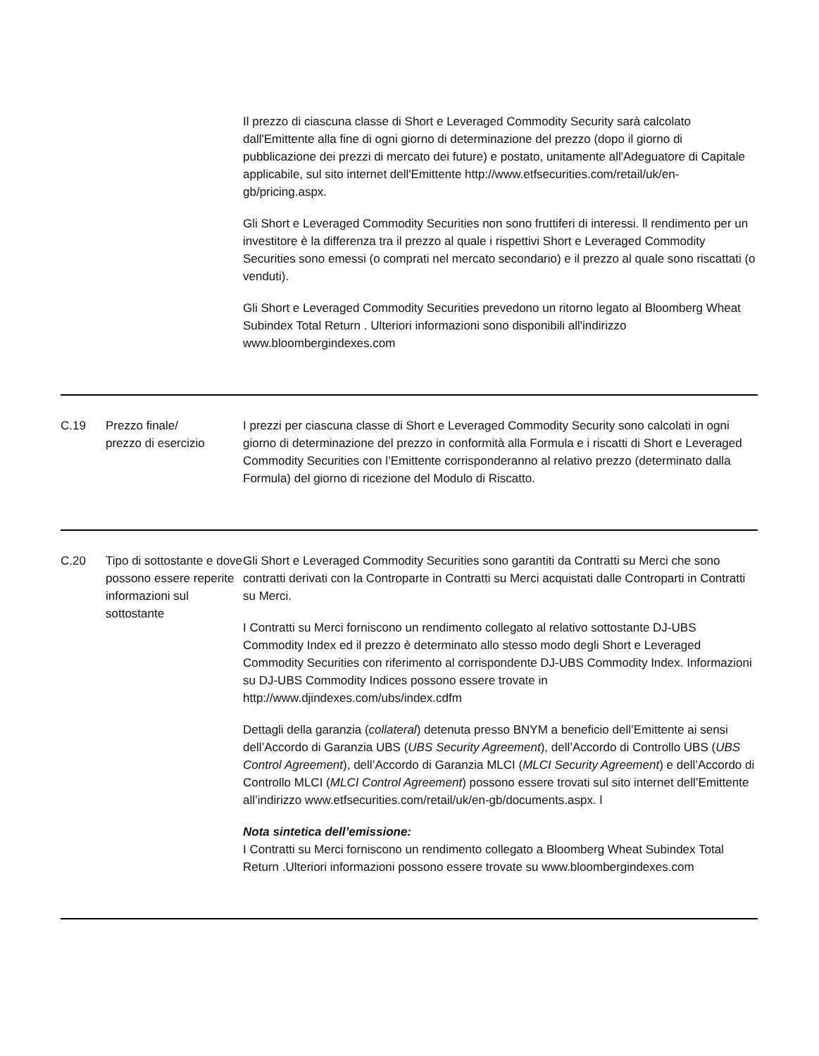| | | Il prezzo di ciascuna classe di Short e Leveraged Commodity Security sarà calcolato dall'Emittente alla fine di ogni giorno di determinazione del prezzo (dopo il giorno di pubblicazione dei prezzi di mercato dei future) e postato, unitamente all'Adeguatore di Capitale applicabile, sul sito internet dell'Emittente http://www.etfsecurities.com/retail/uk/en-gb/pricing.aspx. Gli Short e Leveraged Commodity Securities non sono fruttiferi di interessi. ll rendimento per un investitore è la differenza tra il prezzo al quale i rispettivi Short e Leveraged Commodity Securities sono emessi (o comprati nel mercato secondario) e il prezzo al quale sono riscattati (o venduti). Gli Short e Leveraged Commodity Securities prevedono un ritorno legato al Bloomberg Wheat Subindex Total Return . Ulteriori informazioni sono disponibili all'indirizzo www.bloombergindexes.com |
| C.19 | Prezzo finale/ prezzo di esercizio | I prezzi per ciascuna classe di Short e Leveraged Commodity Security sono calcolati in ogni giorno di determinazione del prezzo in conformità alla Formula e i riscatti di Short e Leveraged Commodity Securities con l’Emittente corrisponderanno al relativo prezzo (determinato dalla Formula) del giorno di ricezione del Modulo di Riscatto. |
| C.20 | Tipo di sottostante e dove possono essere reperite informazioni sul sottostante | Gli Short e Leveraged Commodity Securities sono garantiti da Contratti su Merci che sono contratti derivati con la Controparte in Contratti su Merci acquistati dalle Controparti in Contratti su Merci. I Contratti su Merci forniscono un rendimento collegato al relativo sottostante DJ-UBS Commodity Index ed il prezzo è determinato allo stesso modo degli Short e Leveraged Commodity Securities con riferimento al corrispondente DJ-UBS Commodity Index. Informazioni su DJ-UBS Commodity Indices possono essere trovate in http://www.djindexes.com/ubs/index.cdfm Dettagli della garanzia ( collateral ) detenuta presso BNYM a beneficio dell’Emittente ai sensi dell’Accordo di Garanzia UBS ( UBS Security Agreement ), dell’Accordo di Controllo UBS ( UBS Control Agreement ), dell’Accordo di Garanzia MLCI ( MLCI Security Agreement ) e dell’Accordo di Controllo MLCI ( MLCI Control Agreement ) possono essere trovati sul sito internet dell’Emittente all’indirizzo www.etfsecurities.com/retail/uk/en-gb/documents.aspx. l Nota sintetica dell’emissione: I Contratti su Merci forniscono un rendimento collegato a Bloomberg Wheat Subindex Total Return .Ulteriori informazioni possono essere trovate su www.bloombergindexes.com |